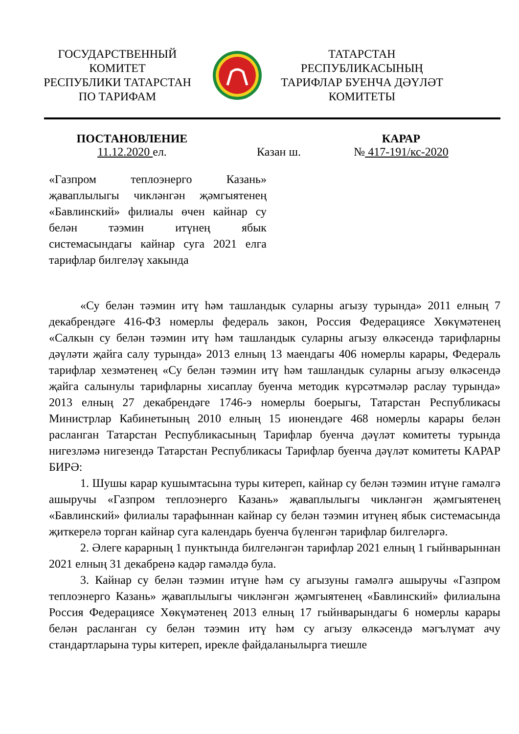ГОСУДАРСТВЕННЫЙ
КОМИТЕТ
РЕСПУБЛИКИ ТАТАРСТАН
ПО ТАРИФАМ
ТАТАРСТАН
РЕСПУБЛИКАСЫНЫҢ
ТАРИФЛАР БУЕНЧА ДӘҮЛӘТ
КОМИТЕТЫ
ПОСТАНОВЛЕНИЕ КАРАР
11.12.2020 ел. Казан ш. № 417-191/кс-2020
«Газпром теплоэнерго Казань» җаваплылыгы чикләнгән җәмгыятенең «Бавлинский» филиалы өчен кайнар су белән тәэмин итүнең ябык системасындагы кайнар суга 2021 елга тарифлар билгеләү хакында
«Су белән тәэмин итү һәм ташландык суларны агызу турында» 2011 елның 7 декабрендәге 416-ФЗ номерлы федераль закон, Россия Федерациясе Хөкүмәтенең «Салкын су белән тәэмин итү һәм ташландык суларны агызу өлкәсендә тарифларны дәүләти җайга салу турында» 2013 елның 13 маендагы 406 номерлы карары, Федераль тарифлар хезмәтенең «Су белән тәэмин итү һәм ташландык суларны агызу өлкәсендә җайга салынулы тарифларны хисаплау буенча методик күрсәтмәләр раслау турында» 2013 елның 27 декабрендәге 1746-э номерлы боерыгы, Татарстан Республикасы Министрлар Кабинетының 2010 елның 15 июнендәге 468 номерлы карары белән расланган Татарстан Республикасының Тарифлар буенча дәүләт комитеты турында нигезләмә нигезендә Татарстан Республикасы Тарифлар буенча дәүләт комитеты КАРАР БИРӘ:
1. Шушы карар кушымтасына туры китереп, кайнар су белән тәэмин итүне гамәлгә ашыручы «Газпром теплоэнерго Казань» җаваплылыгы чикләнгән җәмгыятенең «Бавлинский» филиалы тарафыннан кайнар су белән тәэмин итүнең ябык системасында җиткерелә торган кайнар суга календарь буенча бүленгән тарифлар билгеләргә.
2. Әлеге карарның 1 пунктында билгеләнгән тарифлар 2021 елның 1 гыйнварыннан 2021 елның 31 декабренә кадәр гамәлдә була.
3. Кайнар су белән тәэмин итүне һәм су агызуны гамәлгә ашыручы «Газпром теплоэнерго Казань» җаваплылыгы чикләнгән җәмгыятенең «Бавлинский» филиалына Россия Федерациясе Хөкүмәтенең 2013 елның 17 гыйнварындагы 6 номерлы карары белән расланган су белән тәэмин итү һәм су агызу өлкәсендә мәгълүмат ачу стандартларына туры китереп, ирекле файдаланылырга тиешле